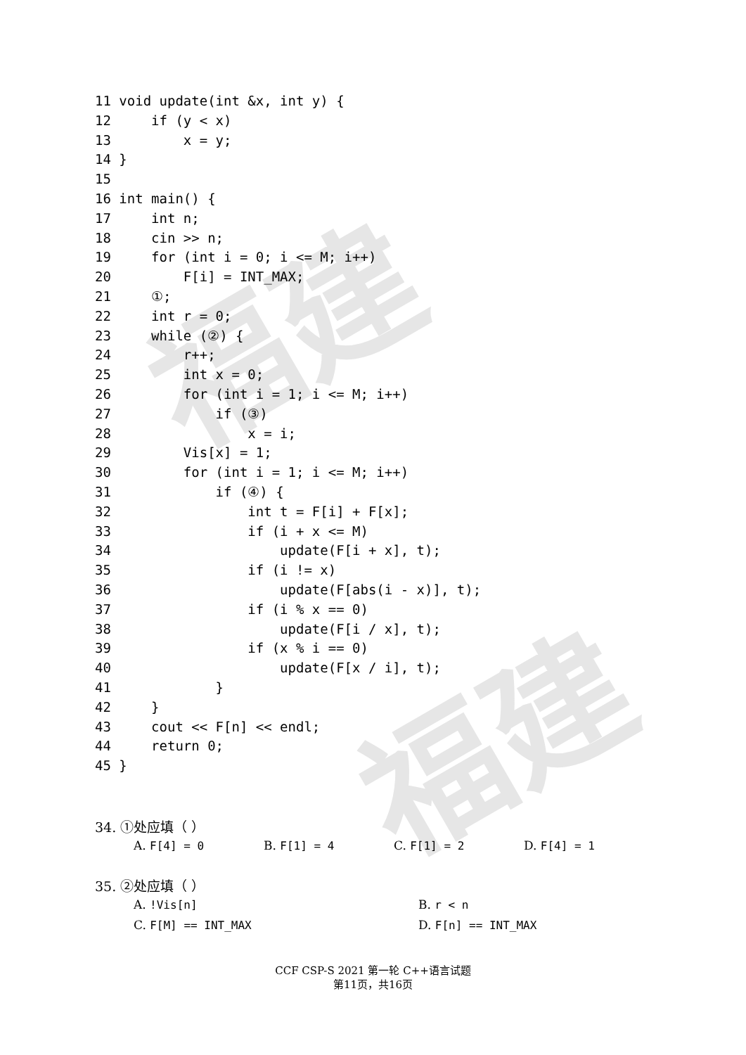福建
福建
11 void update(int &x, int y) {
12     if (y < x)
13         x = y;
14 }
15
16 int main() {
17     int n;
18     cin >> n;
19     for (int i = 0; i <= M; i++)
20         F[i] = INT_MAX;
21     ①;
22     int r = 0;
23     while (②) {
24         r++;
25         int x = 0;
26         for (int i = 1; i <= M; i++)
27             if (③)
28                 x = i;
29         Vis[x] = 1;
30         for (int i = 1; i <= M; i++)
31             if (④) {
32                 int t = F[i] + F[x];
33                 if (i + x <= M)
34                     update(F[i + x], t);
35                 if (i != x)
36                     update(F[abs(i - x)], t);
37                 if (i % x == 0)
38                     update(F[i / x], t);
39                 if (x % i == 0)
40                     update(F[x / i], t);
41             }
42     }
43     cout << F[n] << endl;
44     return 0;
45 }
34. ①处应填（ ）
A. F[4] = 0 B. F[1] = 4 C. F[1] = 2 D. F[4] = 1
35. ②处应填（ ）
A. !Vis[n] B. r < n
C. F[M] == INT_MAX D. F[n] == INT_MAX
CCF CSP-S 2021 第一轮 C++语言试题
第11页，共16页